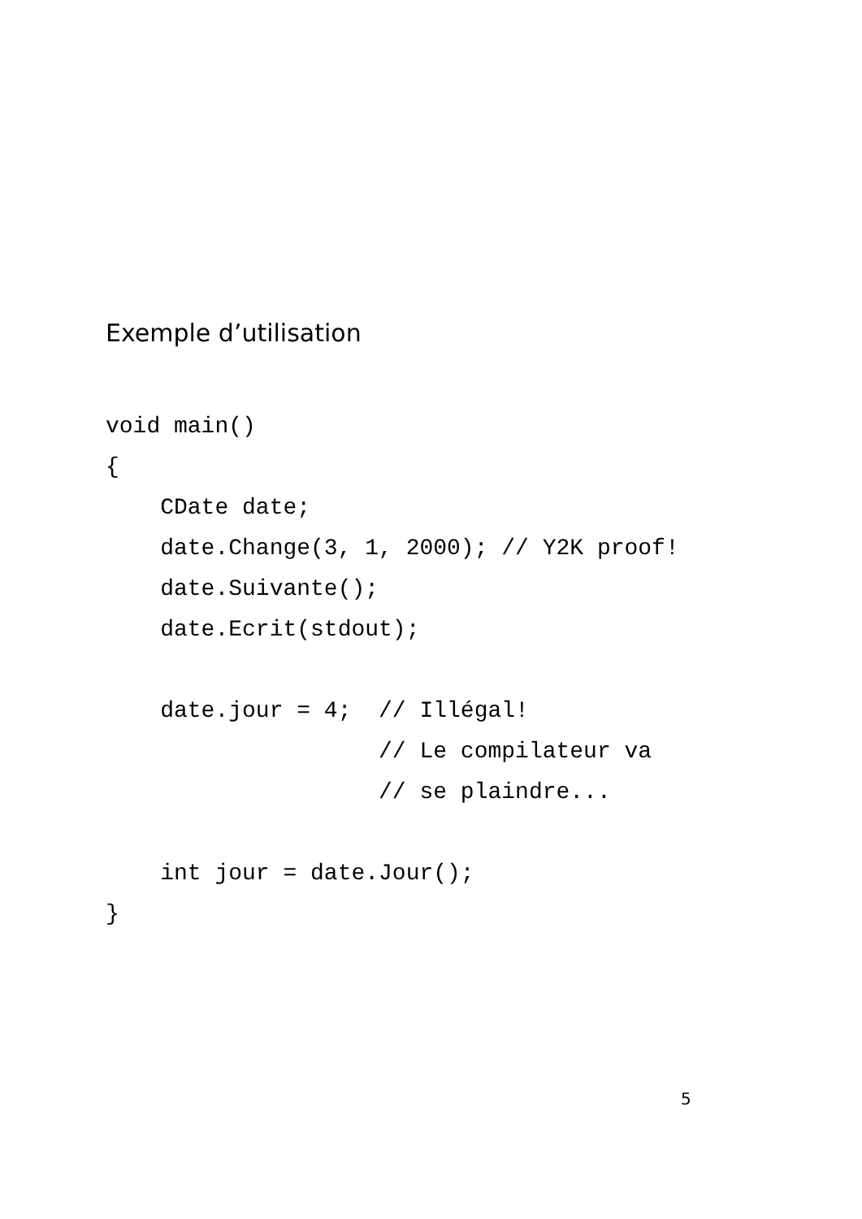Exemple d’utilisation
void main()
{
    CDate date;
    date.Change(3, 1, 2000); // Y2K proof!
    date.Suivante();
    date.Ecrit(stdout);

    date.jour = 4;  // Illégal!
                    // Le compilateur va
                    // se plaindre...

    int jour = date.Jour();
}
5